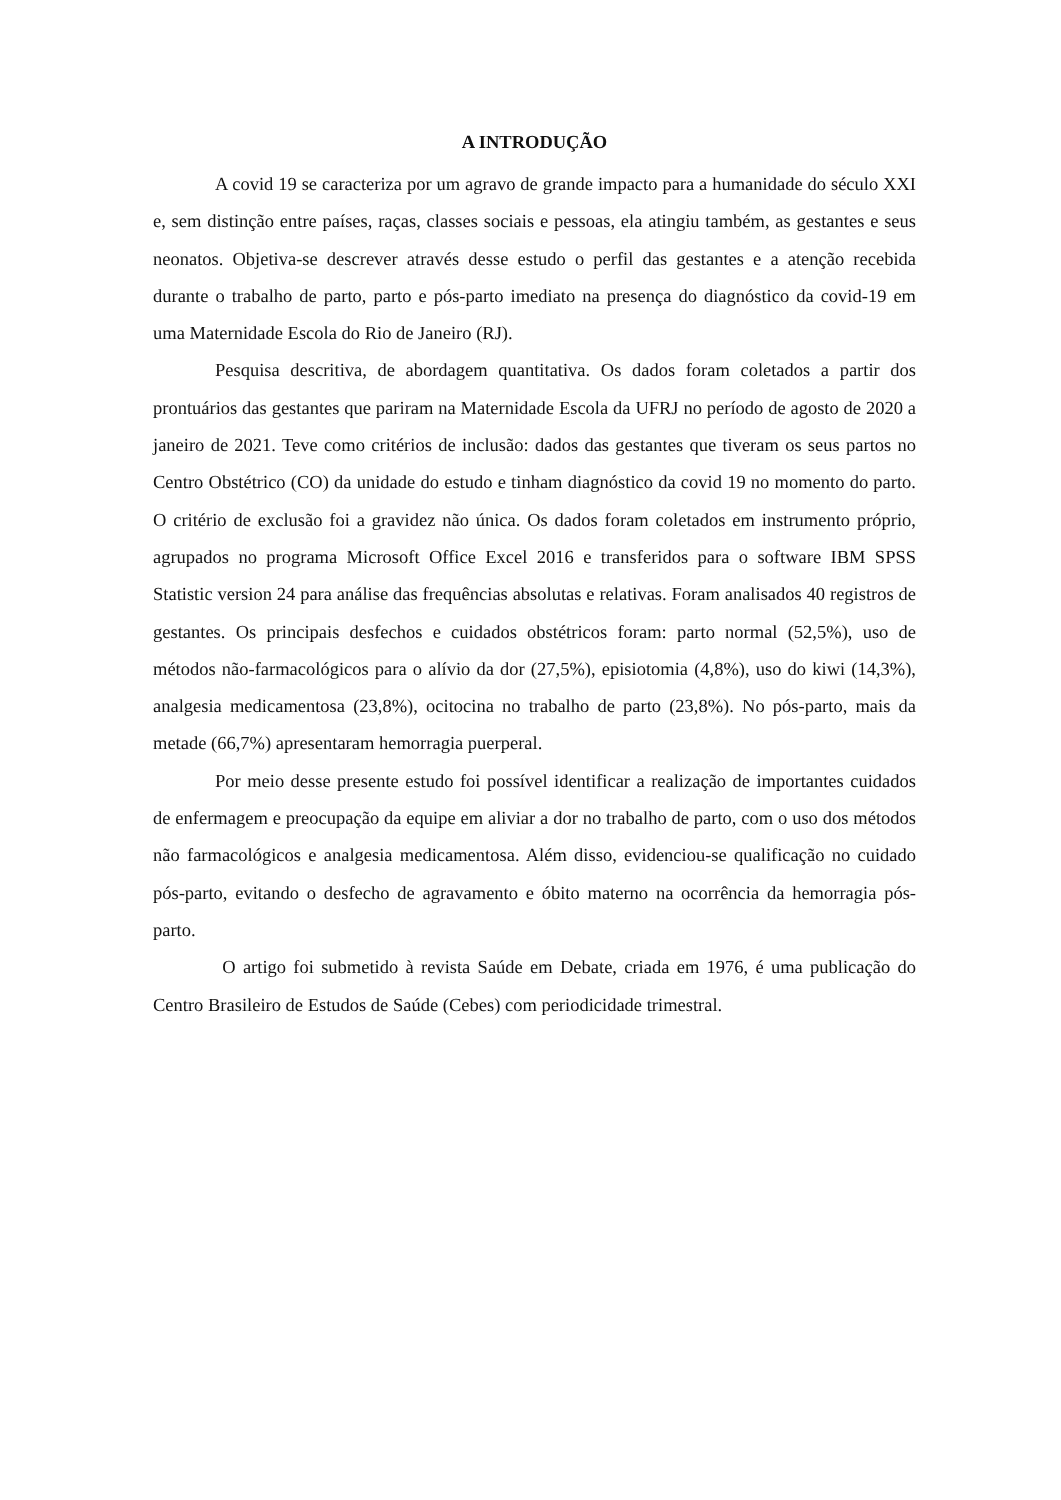A INTRODUÇÃO
A covid 19 se caracteriza por um agravo de grande impacto para a humanidade do século XXI e, sem distinção entre países, raças, classes sociais e pessoas, ela atingiu também, as gestantes e seus neonatos. Objetiva-se descrever através desse estudo o perfil das gestantes e a atenção recebida durante o trabalho de parto, parto e pós-parto imediato na presença do diagnóstico da covid-19 em uma Maternidade Escola do Rio de Janeiro (RJ).
Pesquisa descritiva, de abordagem quantitativa. Os dados foram coletados a partir dos prontuários das gestantes que pariram na Maternidade Escola da UFRJ no período de agosto de 2020 a janeiro de 2021. Teve como critérios de inclusão: dados das gestantes que tiveram os seus partos no Centro Obstétrico (CO) da unidade do estudo e tinham diagnóstico da covid 19 no momento do parto. O critério de exclusão foi a gravidez não única. Os dados foram coletados em instrumento próprio, agrupados no programa Microsoft Office Excel 2016 e transferidos para o software IBM SPSS Statistic version 24 para análise das frequências absolutas e relativas. Foram analisados 40 registros de gestantes. Os principais desfechos e cuidados obstétricos foram: parto normal (52,5%), uso de métodos não-farmacológicos para o alívio da dor (27,5%), episiotomia (4,8%), uso do kiwi (14,3%), analgesia medicamentosa (23,8%), ocitocina no trabalho de parto (23,8%). No pós-parto, mais da metade (66,7%) apresentaram hemorragia puerperal.
Por meio desse presente estudo foi possível identificar a realização de importantes cuidados de enfermagem e preocupação da equipe em aliviar a dor no trabalho de parto, com o uso dos métodos não farmacológicos e analgesia medicamentosa. Além disso, evidenciou-se qualificação no cuidado pós-parto, evitando o desfecho de agravamento e óbito materno na ocorrência da hemorragia pós-parto.
O artigo foi submetido à revista Saúde em Debate, criada em 1976, é uma publicação do Centro Brasileiro de Estudos de Saúde (Cebes) com periodicidade trimestral.